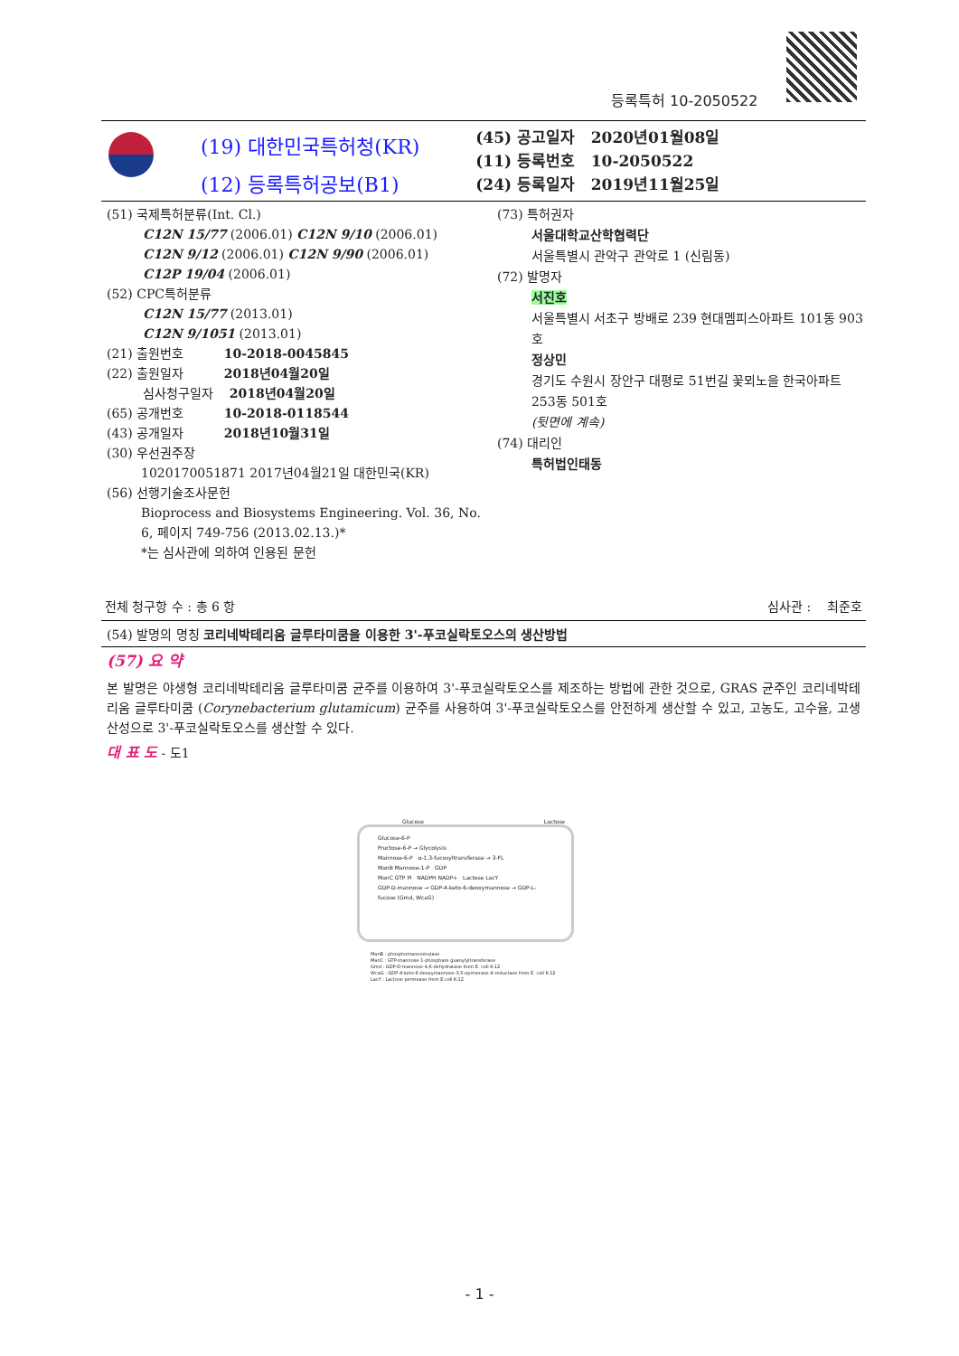등록특허 10-2050522
(19) 대한민국특허청(KR)
(12) 등록특허공보(B1)
(45) 공고일자 2020년01월08일
(11) 등록번호 10-2050522
(24) 등록일자 2019년11월25일
(51) 국제특허분류(Int. Cl.)
C12N 15/77 (2006.01) C12N 9/10 (2006.01)
C12N 9/12 (2006.01) C12N 9/90 (2006.01)
C12P 19/04 (2006.01)
(52) CPC특허분류
C12N 15/77 (2013.01)
C12N 9/1051 (2013.01)
(21) 출원번호 10-2018-0045845
(22) 출원일자 2018년04월20일
심사청구일자 2018년04월20일
(65) 공개번호 10-2018-0118544
(43) 공개일자 2018년10월31일
(30) 우선권주장
1020170051871 2017년04월21일 대한민국(KR)
(56) 선행기술조사문헌
Bioprocess and Biosystems Engineering. Vol. 36, No. 6, 페이지 749-756 (2013.02.13.)*
*는 심사관에 의하여 인용된 문헌
(73) 특허권자
서울대학교산학협력단
서울특별시 관악구 관악로 1 (신림동)
(72) 발명자
서진호
서울특별시 서초구 방배로 239 현대멤피스아파트 101동 903호
정상민
경기도 수원시 장안구 대평로 51번길 꽃뫼노을 한국아파트 253동 501호
(뒷면에 계속)
(74) 대리인
특허법인태동
전체 청구항 수 : 총 6 항 심사관 : 최준호
(54) 발명의 명칭 코리네박테리움 글루타미쿰을 이용한 3'-푸코실락토오스의 생산방법
(57) 요 약
본 발명은 야생형 코리네박테리움 글루타미쿰 균주를 이용하여 3'-푸코실락토오스를 제조하는 방법에 관한 것으로, GRAS 균주인 코리네박테리움 글루타미쿰 (Corynebacterium glutamicum) 균주를 사용하여 3'-푸코실락토오스를 안전하게 생산할 수 있고, 고농도, 고수율, 고생산성으로 3'-푸코실락토오스를 생산할 수 있다.
대 표 도 - 도1
Glucose Lactose
Glucose-6-P
Fructose-6-P → Glycolysis
Mannose-6-P α-1,3-fucosyltransferase → 3-FL
ManB Mannose-1-P GDP
ManC GTP Pi NADPH NADP+ Lactose LacY
GDP-D-mannose → GDP-4-keto-6-deoxymannose → GDP-L-fucose (Gmd, WcaG)
ManB : phosphomannomutase
ManC : GTP-mannose-1-phosphate guanylyltransferase
Gmd : GDP-D-mannose-4,6-dehydratase from E. coli K-12
WcaG : GDP-4-keto-6-deoxymannose-3,5-epimerase-4-reductase from E. coli K-12
LacY : Lactose permease from E.coli K-12
- 1 -